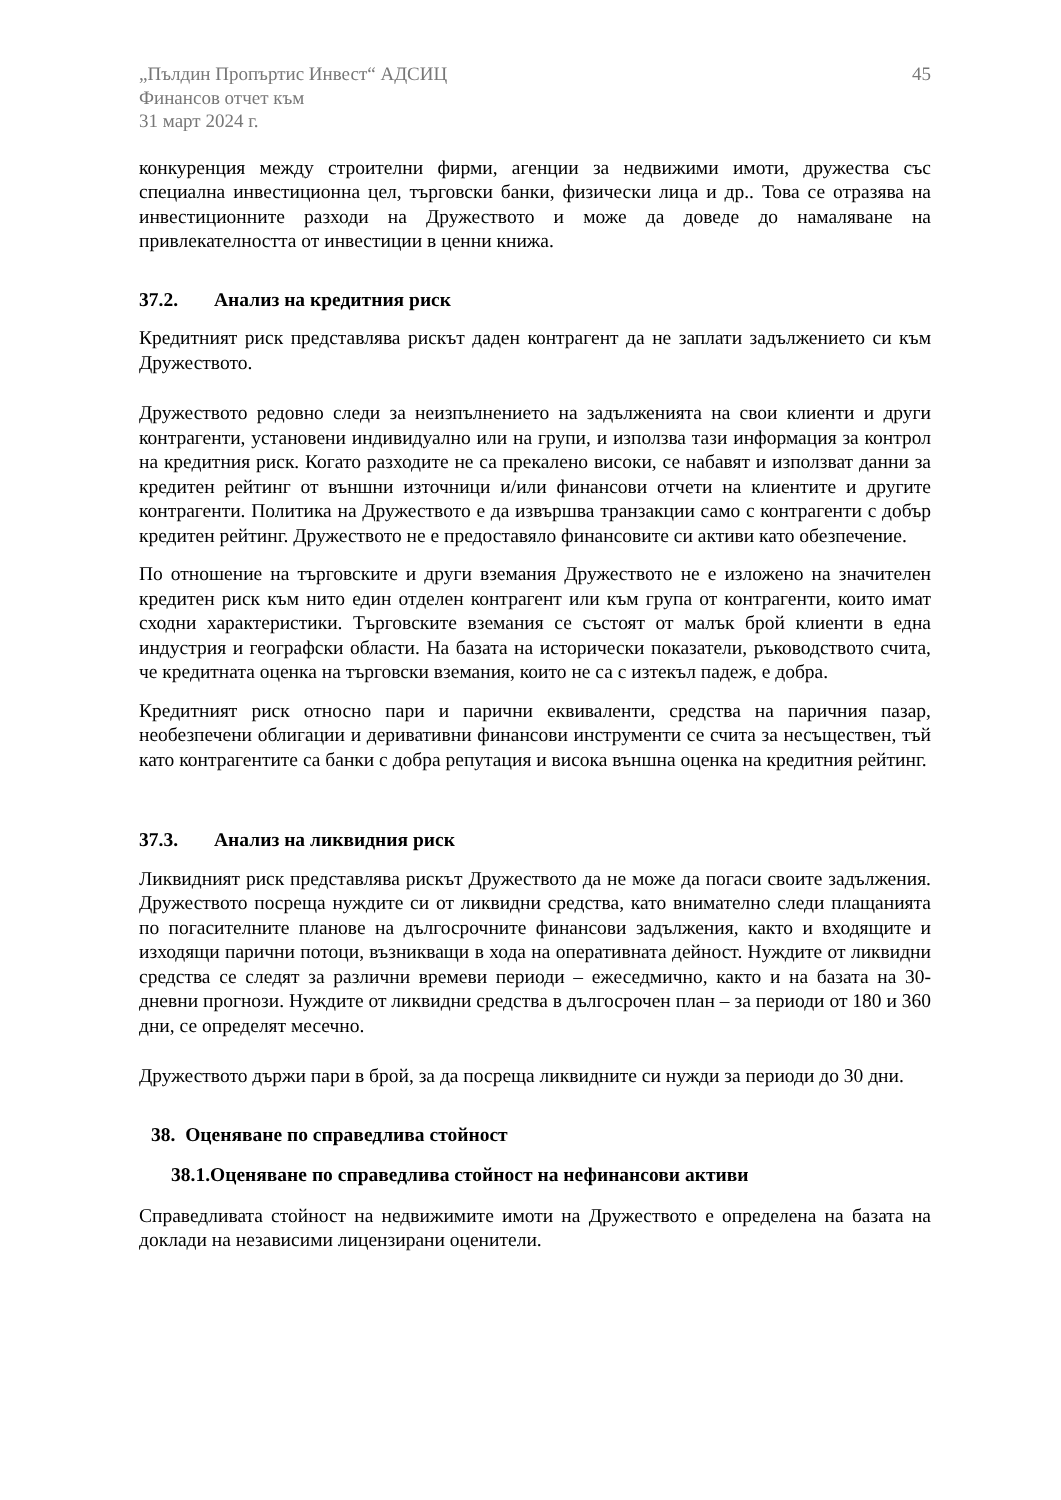„Пълдин Пропъртис Инвест“ АДСИЦ
Финансов отчет към
31 март 2024 г.
45
конкуренция между строителни фирми, агенции за недвижими имоти, дружества със специална инвестиционна цел, търговски банки, физически лица и др.. Това се отразява на инвестиционните разходи на Дружеството и може да доведе до намаляване на привлекателността от инвестиции в ценни книжа.
37.2. Анализ на кредитния риск
Кредитният риск представлява рискът даден контрагент да не заплати задължението си към Дружеството.
Дружеството редовно следи за неизпълнението на задълженията на свои клиенти и други контрагенти, установени индивидуално или на групи, и използва тази информация за контрол на кредитния риск. Когато разходите не са прекалено високи, се набавят и използват данни за кредитен рейтинг от външни източници и/или финансови отчети на клиентите и другите контрагенти. Политика на Дружеството е да извършва транзакции само с контрагенти с добър кредитен рейтинг. Дружеството не е предоставяло финансовите си активи като обезпечение.
По отношение на търговските и други вземания Дружеството не е изложено на значителен кредитен риск към нито един отделен контрагент или към група от контрагенти, които имат сходни характеристики. Търговските вземания се състоят от малък брой клиенти в една индустрия и географски области. На базата на исторически показатели, ръководството счита, че кредитната оценка на търговски вземания, които не са с изтекъл падеж, е добра.
Кредитният риск относно пари и парични еквиваленти, средства на паричния пазар, необезпечени облигации и деривативни финансови инструменти се счита за несъществен, тъй като контрагентите са банки с добра репутация и висока външна оценка на кредитния рейтинг.
37.3. Анализ на ликвидния риск
Ликвидният риск представлява рискът Дружеството да не може да погаси своите задължения. Дружеството посреща нуждите си от ликвидни средства, като внимателно следи плащанията по погасителните планове на дългосрочните финансови задължения, както и входящите и изходящи парични потоци, възникващи в хода на оперативната дейност. Нуждите от ликвидни средства се следят за различни времеви периоди – ежеседмично, както и на базата на 30-дневни прогнози. Нуждите от ликвидни средства в дългосрочен план – за периоди от 180 и 360 дни, се определят месечно.
Дружеството държи пари в брой, за да посреща ликвидните си нужди за периоди до 30 дни.
38. Оценяване по справедлива стойност
38.1.Оценяване по справедлива стойност на нефинансови активи
Справедливата стойност на недвижимите имоти на Дружеството е определена на базата на доклади на независими лицензирани оценители.